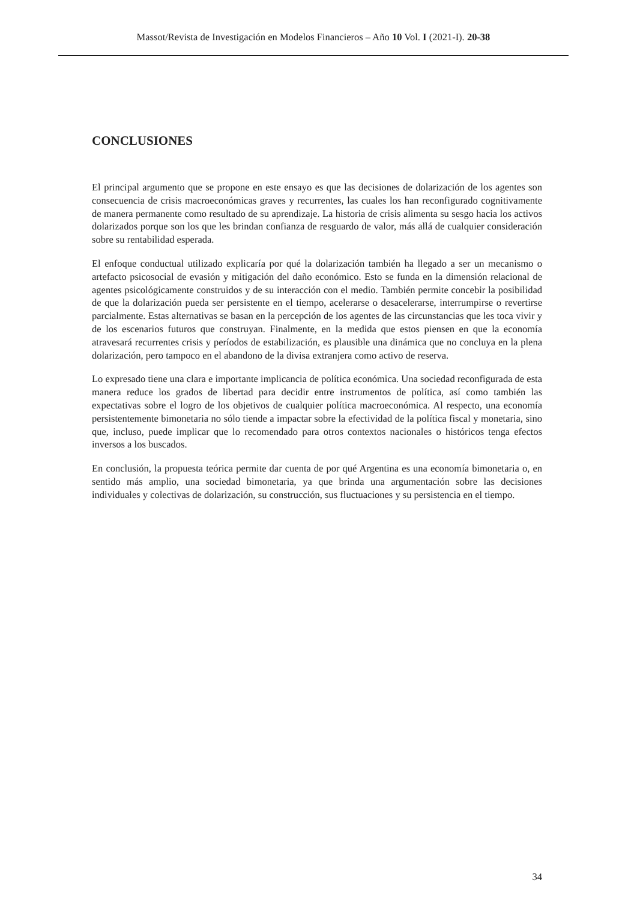Massot/Revista de Investigación en Modelos Financieros – Año 10 Vol. I (2021-I). 20-38
CONCLUSIONES
El principal argumento que se propone en este ensayo es que las decisiones de dolarización de los agentes son consecuencia de crisis macroeconómicas graves y recurrentes, las cuales los han reconfigurado cognitivamente de manera permanente como resultado de su aprendizaje. La historia de crisis alimenta su sesgo hacia los activos dolarizados porque son los que les brindan confianza de resguardo de valor, más allá de cualquier consideración sobre su rentabilidad esperada.
El enfoque conductual utilizado explicaría por qué la dolarización también ha llegado a ser un mecanismo o artefacto psicosocial de evasión y mitigación del daño económico. Esto se funda en la dimensión relacional de agentes psicológicamente construidos y de su interacción con el medio. También permite concebir la posibilidad de que la dolarización pueda ser persistente en el tiempo, acelerarse o desacelerarse, interrumpirse o revertirse parcialmente. Estas alternativas se basan en la percepción de los agentes de las circunstancias que les toca vivir y de los escenarios futuros que construyan. Finalmente, en la medida que estos piensen en que la economía atravesará recurrentes crisis y períodos de estabilización, es plausible una dinámica que no concluya en la plena dolarización, pero tampoco en el abandono de la divisa extranjera como activo de reserva.
Lo expresado tiene una clara e importante implicancia de política económica. Una sociedad reconfigurada de esta manera reduce los grados de libertad para decidir entre instrumentos de política, así como también las expectativas sobre el logro de los objetivos de cualquier política macroeconómica. Al respecto, una economía persistentemente bimonetaria no sólo tiende a impactar sobre la efectividad de la política fiscal y monetaria, sino que, incluso, puede implicar que lo recomendado para otros contextos nacionales o históricos tenga efectos inversos a los buscados.
En conclusión, la propuesta teórica permite dar cuenta de por qué Argentina es una economía bimonetaria o, en sentido más amplio, una sociedad bimonetaria, ya que brinda una argumentación sobre las decisiones individuales y colectivas de dolarización, su construcción, sus fluctuaciones y su persistencia en el tiempo.
34